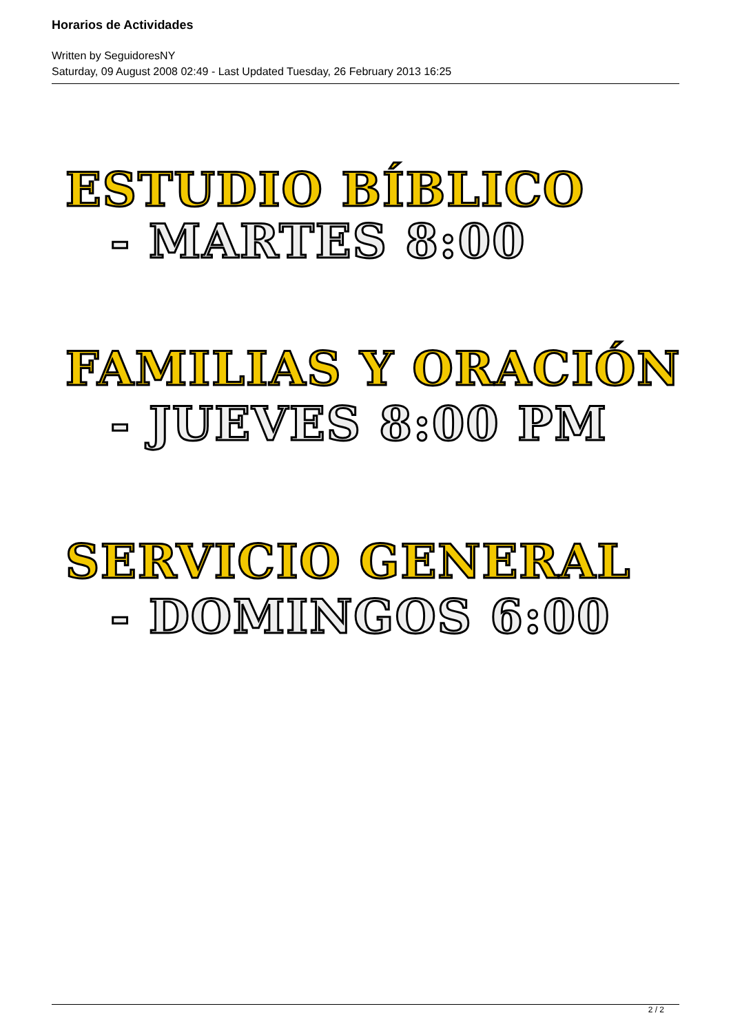Horarios de Actividades
Written by SeguidoresNY
Saturday, 09 August 2008 02:49 - Last Updated Tuesday, 26 February 2013 16:25
ESTUDIO BÍBLICO
- MARTES 8:00
FAMILIAS Y ORACIÓN
- JUEVES 8:00 PM
SERVICIO GENERAL
- DOMINGOS 6:00
2 / 2